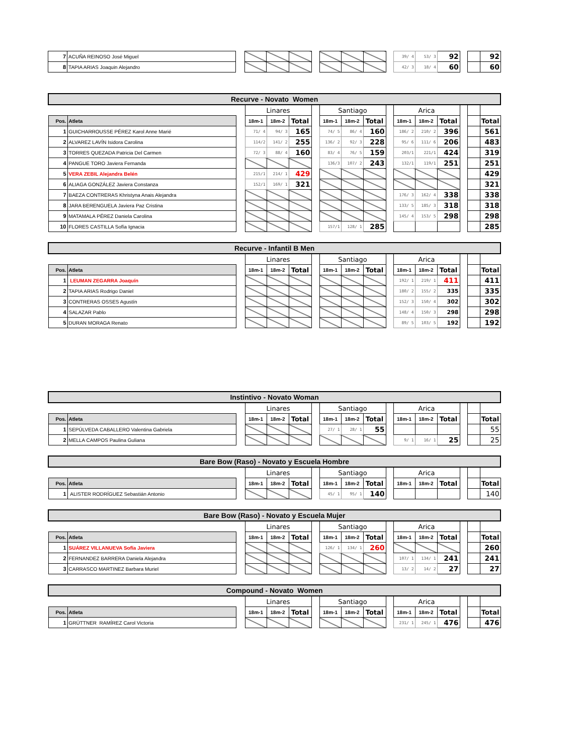| 7 | ACUÑA REINOSO José Miguel | | | | | | | | | | 39/ 4 | 53/ 3 | 92 | | | 92 |
| 8 | TAPIA ARIAS Joaquin Alejandro | | | | | | | | | | 42/ 3 | 18/ 4 | 60 | | | 60 |
| Recurve - Novato Women | | | | | | | | | | | | | | | | |
| | | | Linares | | | | Santiago | | | | Arica | | | | | |
| Pos. | Atleta | | 18m-1 | 18m-2 | Total | | 18m-1 | 18m-2 | Total | | 18m-1 | 18m-2 | Total | | | Total |
| 1 | GUICHARROUSSE PÉREZ Karol Anne Marié | | 71/ 4 | 94/ 3 | 165 | | 74/ 5 | 86/ 4 | 160 | | 186/ 2 | 210/ 2 | 396 | | | 561 |
| 2 | ALVAREZ LAVÍN Isidora Carolina | | 114/2 | 141/ 2 | 255 | | 136/ 2 | 92/ 3 | 228 | | 95/ 6 | 111/ 6 | 206 | | | 483 |
| 3 | TORRES QUEZADA Patricia Del Carmen | | 72/ 3 | 88/ 4 | 160 | | 83/ 4 | 76/ 5 | 159 | | 203/1 | 221/1 | 424 | | | 319 |
| 4 | PANGUE TORO Javiera Fernanda | | | | | | 136/3 | 107/ 2 | 243 | | 132/1 | 119/1 | 251 | | | 251 |
| 5 | VERA ZEBIL Alejandra Belén | | 215/1 | 214/ 1 | 429 | | | | | | | | | | | 429 |
| 6 | ALIAGA GONZÁLEZ Javiera Constanza | | 152/1 | 169/ 1 | 321 | | | | | | | | | | | 321 |
| 7 | BAEZA CONTRERAS Khristyna Anais Alejandra | | | | | | | | | | 176/ 3 | 162/ 4 | 338 | | | 338 |
| 8 | JARA BERENGUELA Javiera Paz Cristina | | | | | | | | | | 133/ 5 | 185/ 3 | 318 | | | 318 |
| 9 | MATAMALA PÉREZ Daniela Carolina | | | | | | | | | | 145/ 4 | 153/ 5 | 298 | | | 298 |
| 10 | FLORES CASTILLA Sofía Ignacia | | | | | | 157/1 | 128/ 1 | 285 | | | | | | | 285 |
| Recurve - Infantil B Men | | | | | | | | | | | | | | | | |
| | | | Linares | | | | Santiago | | | | Arica | | | | | |
| Pos. | Atleta | | 18m-1 | 18m-2 | Total | | 18m-1 | 18m-2 | Total | | 18m-1 | 18m-2 | Total | | | Total |
| 1 | LEUMAN ZEGARRA Joaquín | | | | | | | | | | 192/ 1 | 219/ 1 | 411 | | | 411 |
| 2 | TAPIA ARIAS Rodrigo Daniel | | | | | | | | | | 180/ 2 | 155/ 2 | 335 | | | 335 |
| 3 | CONTRERAS OSSES Agustín | | | | | | | | | | 152/ 3 | 150/ 4 | 302 | | | 302 |
| 4 | SALAZAR Pablo | | | | | | | | | | 148/ 4 | 150/ 3 | 298 | | | 298 |
| 5 | DURAN MORAGA Renato | | | | | | | | | | 89/ 5 | 103/ 5 | 192 | | | 192 |
| Instintivo - Novato Woman | | | | | | | | | | | | | | | | |
| | | | Linares | | | | Santiago | | | | Arica | | | | | |
| Pos. | Atleta | | 18m-1 | 18m-2 | Total | | 18m-1 | 18m-2 | Total | | 18m-1 | 18m-2 | Total | | | Total |
| 1 | SEPÚLVEDA CABALLERO Valentina Gabriela | | | | | | 27/ 1 | 28/ 1 | 55 | | | | | | | 55 |
| 2 | MELLA CAMPOS Paulina Guliana | | | | | | | | | | 9/ 1 | 16/ 1 | 25 | | | 25 |
| Bare Bow (Raso) - Novato y Escuela Hombre | | | | | | | | | | | | | | | | |
| | | | Linares | | | | Santiago | | | | Arica | | | | | |
| Pos. | Atleta | | 18m-1 | 18m-2 | Total | | 18m-1 | 18m-2 | Total | | 18m-1 | 18m-2 | Total | | | Total |
| 1 | ALISTER RODRÍGUEZ Sebastián Antonio | | | | | | 45/ 1 | 95/ 1 | 140 | | | | | | | 140 |
| Bare Bow (Raso) - Novato y Escuela Mujer | | | | | | | | | | | | | | | | |
| | | | Linares | | | | Santiago | | | | Arica | | | | | |
| Pos. | Atleta | | 18m-1 | 18m-2 | Total | | 18m-1 | 18m-2 | Total | | 18m-1 | 18m-2 | Total | | | Total |
| 1 | SUÁREZ VILLANUEVA Sofía Javiera | | | | | | 126/ 1 | 134/ 1 | 260 | | | | | | | 260 |
| 2 | FERNANDEZ BARRERA Daniela Alejandra | | | | | | | | | | 107/ 1 | 134/ 1 | 241 | | | 241 |
| 3 | CARRASCO MARTINEZ Barbara Muriel | | | | | | | | | | 13/ 2 | 14/ 2 | 27 | | | 27 |
| Compound - Novato Women | | | | | | | | | | | | | | | | |
| | | | Linares | | | | Santiago | | | | Arica | | | | | |
| Pos. | Atleta | | 18m-1 | 18m-2 | Total | | 18m-1 | 18m-2 | Total | | 18m-1 | 18m-2 | Total | | | Total |
| 1 | GRÜTTNER RAMÍREZ Carol Victoria | | | | | | | | | | 231/ 1 | 245/ 1 | 476 | | | 476 |